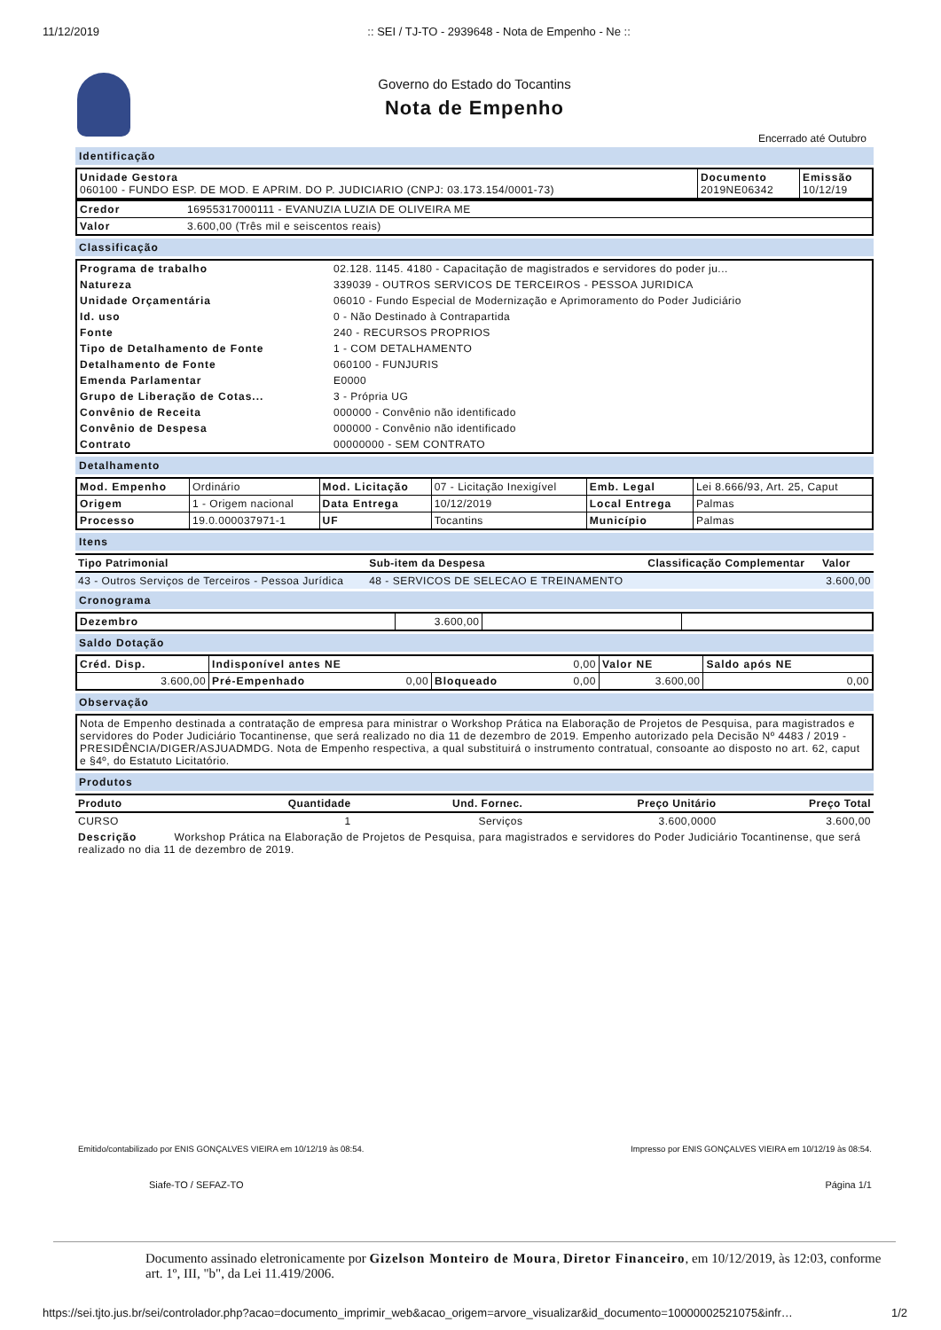11/12/2019:: SEI / TJ-TO - 2939648 - Nota de Empenho - Ne ::
Governo do Estado do Tocantins
Nota de Empenho
Encerrado até Outubro
Identificação
| Unidade Gestora 060100 - FUNDO ESP. DE MOD. E APRIM. DO P. JUDICIARIO (CNPJ: 03.173.154/0001-73) | Documento 2019NE06342 | Emissão 10/12/19 |
| Credor | 16955317000111 - EVANUZIA LUZIA DE OLIVEIRA ME |
| Valor | 3.600,00 (Três mil e seiscentos reais) |
Classificação
| Programa de trabalho | 02.128. 1145. 4180 - Capacitação de magistrados e servidores do poder ju... |
| Natureza | 339039 - OUTROS SERVICOS DE TERCEIROS - PESSOA JURIDICA |
| Unidade Orçamentária | 06010 - Fundo Especial de Modernização e Aprimoramento do Poder Judiciário |
| Id. uso | 0 - Não Destinado à Contrapartida |
| Fonte | 240 - RECURSOS PROPRIOS |
| Tipo de Detalhamento de Fonte | 1 - COM DETALHAMENTO |
| Detalhamento de Fonte | 060100 - FUNJURIS |
| Emenda Parlamentar | E0000 |
| Grupo de Liberação de Cotas... | 3 - Própria UG |
| Convênio de Receita | 000000 - Convênio não identificado |
| Convênio de Despesa | 000000 - Convênio não identificado |
| Contrato | 00000000 - SEM CONTRATO |
Detalhamento
| Mod. Empenho | Ordinário | Mod. Licitação | 07 - Licitação Inexigível | Emb. Legal | Lei 8.666/93, Art. 25, Caput |
| Origem | 1 - Origem nacional | Data Entrega | 10/12/2019 | Local Entrega | Palmas |
| Processo | 19.0.000037971-1 | UF | Tocantins | Município | Palmas |
Itens
| Tipo Patrimonial | Sub-item da Despesa | Classificação Complementar | Valor |
| --- | --- | --- | --- |
| 43 - Outros Serviços de Terceiros - Pessoa Jurídica | 48 - SERVICOS DE SELECAO E TREINAMENTO | | 3.600,00 |
Cronograma
| Dezembro | 3.600,00 | | |
Saldo Dotação
| Créd. Disp. | Indisponível antes NE 0,00 | | Valor NE | Saldo após NE |
| 3.600,00 | Pré-Empenhado 0,00 | Bloqueado 0,00 | 3.600,00 | 0,00 |
Observação
| Nota de Empenho destinada a contratação de empresa para ministrar o Workshop Prática na Elaboração de Projetos de Pesquisa, para magistrados e servidores do Poder Judiciário Tocantinense, que será realizado no dia 11 de dezembro de 2019. Empenho autorizado pela Decisão Nº 4483 / 2019 - PRESIDÊNCIA/DIGER/ASJUADMDG. Nota de Empenho respectiva, a qual substituirá o instrumento contratual, consoante ao disposto no art. 62, caput e §4º, do Estatuto Licitatório. |
Produtos
| Produto | Quantidade | Und. Fornec. | Preço Unitário | Preço Total |
| --- | --- | --- | --- | --- |
| CURSO | 1 | Serviços | 3.600,0000 | 3.600,00 |
| Descrição Workshop Prática na Elaboração de Projetos de Pesquisa, para magistrados e servidores do Poder Judiciário Tocantinense, que será realizado no dia 11 de dezembro de 2019. | | | | |
Emitido/contabilizado por ENIS GONÇALVES VIEIRA em 10/12/19 às 08:54. Impresso por ENIS GONÇALVES VIEIRA em 10/12/19 às 08:54.
Siafe-TO / SEFAZ-TO Página 1/1
Documento assinado eletronicamente por Gizelson Monteiro de Moura, Diretor Financeiro, em 10/12/2019, às 12:03, conforme art. 1º, III, "b", da Lei 11.419/2006.
https://sei.tjto.jus.br/sei/controlador.php?acao=documento_imprimir_web&acao_origem=arvore_visualizar&id_documento=10000002521075&infr… 1/2